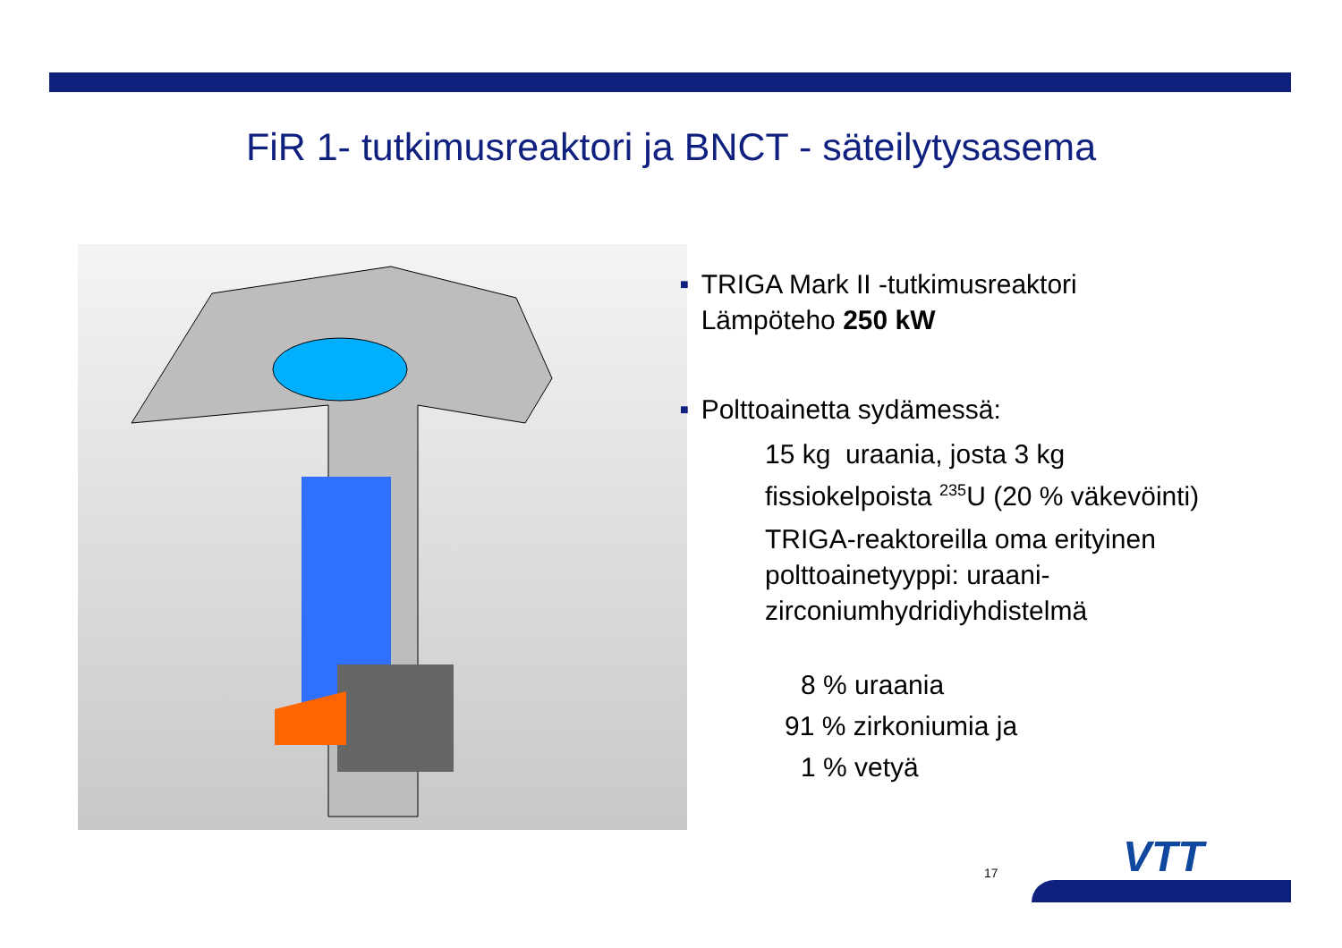FiR 1- tutkimusreaktori ja BNCT - säteilytysasema
■
TRIGA Mark II -tutkimusreaktori
Lämpöteho 250 kW
■
Polttoainetta sydämessä:
15 kg uraania, josta 3 kg
fissiokelpoista <sup>235</sup>U (20 % väkevöinti)
TRIGA-reaktoreilla oma erityinen
polttoainetyyppi: uraani-
zirconiumhydridiyhdistelmä
8 % uraania
91 % zirkoniumia ja
1 % vetyä
17 VTT